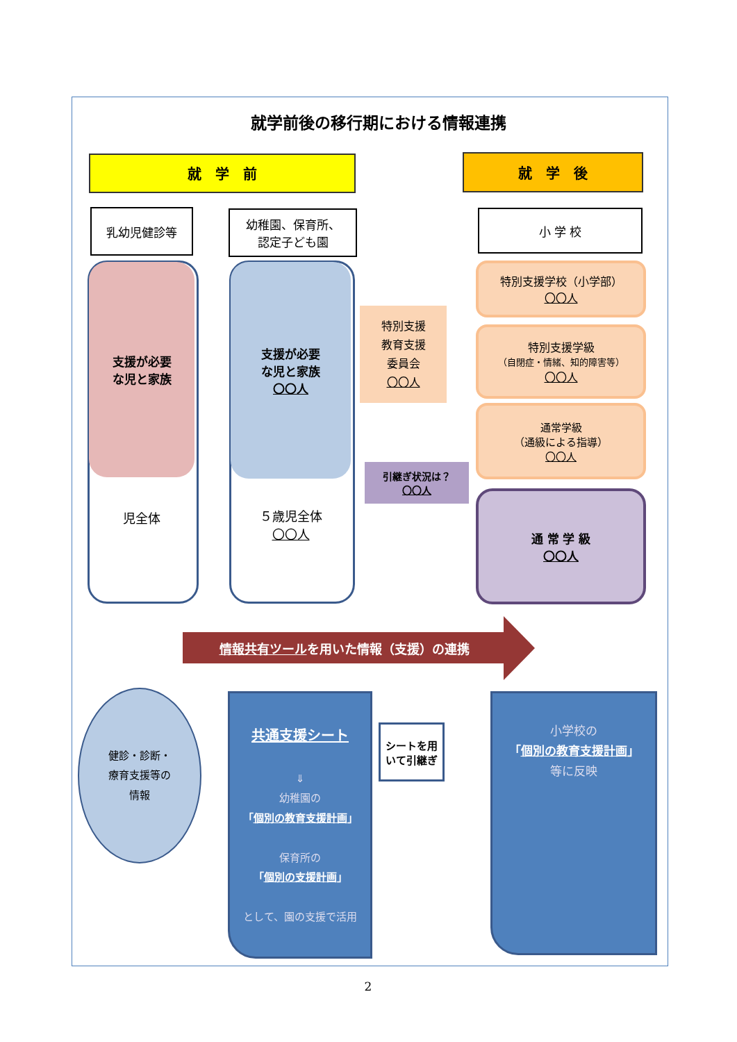就学前後の移行期における情報連携
就　学　前 就　学　後
乳幼児健診等
幼稚園、保育所、
認定子ども園
小 学 校
支援が必要
な児と家族
児全体
支援が必要
な児と家族
〇〇人
５歳児全体
〇〇人
特別支援
教育支援
委員会
〇〇人
特別支援学校（小学部）
〇〇人
特別支援学級
（自閉症・情緒、知的障害等）
〇〇人
通常学級
（通級による指導）
〇〇人
引継ぎ状況は？
〇〇人
通 常 学 級
〇〇人
情報共有ツールを用いた情報（支援）の連携
健診・診断・
療育支援等の
情報
共通支援シート
⇓
幼稚園の
「個別の教育支援計画」
保育所の
「個別の支援計画」
として、園の支援で活用
シートを用
いて引継ぎ
小学校の
「個別の教育支援計画」
等に反映
2